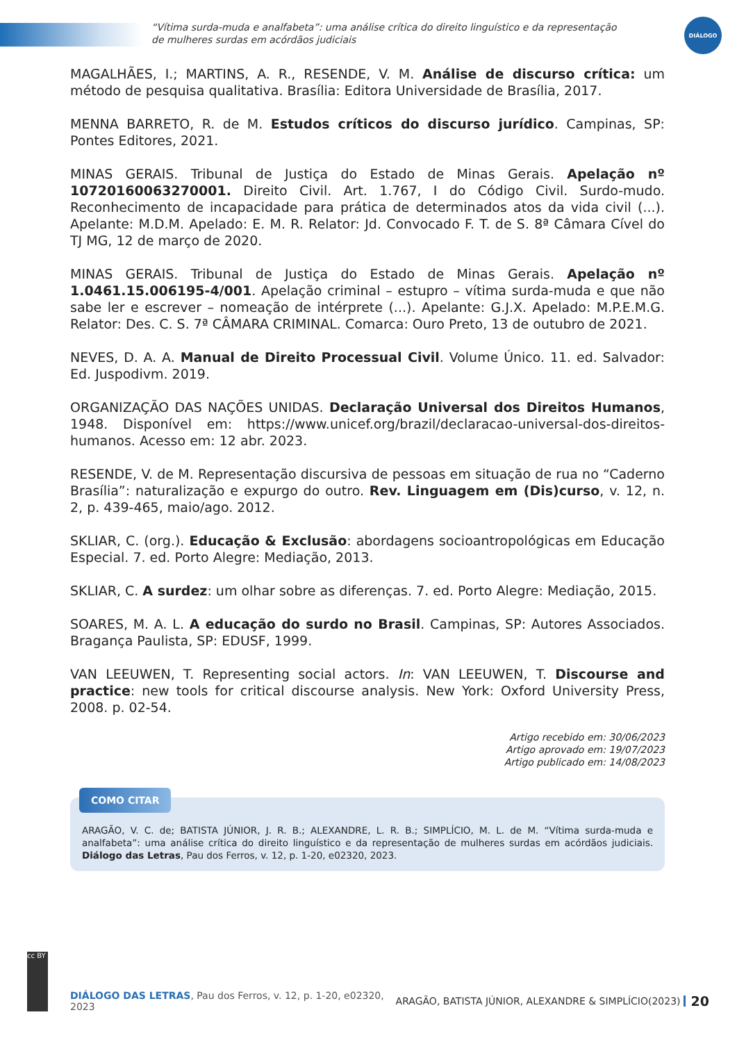DIÁLOGO
“Vítima surda-muda e analfabeta”: uma análise crítica do direito linguístico e da representação de mulheres surdas em acórdãos judiciais
MAGALHÃES, I.; MARTINS, A. R., RESENDE, V. M. Análise de discurso crítica: um método de pesquisa qualitativa. Brasília: Editora Universidade de Brasília, 2017.
MENNA BARRETO, R. de M. Estudos críticos do discurso jurídico. Campinas, SP: Pontes Editores, 2021.
MINAS GERAIS. Tribunal de Justiça do Estado de Minas Gerais. Apelação nº 10720160063270001. Direito Civil. Art. 1.767, I do Código Civil. Surdo-mudo. Reconhecimento de incapacidade para prática de determinados atos da vida civil (...). Apelante: M.D.M. Apelado: E. M. R. Relator: Jd. Convocado F. T. de S. 8ª Câmara Cível do TJ MG, 12 de março de 2020.
MINAS GERAIS. Tribunal de Justiça do Estado de Minas Gerais. Apelação nº 1.0461.15.006195-4/001. Apelação criminal – estupro – vítima surda-muda e que não sabe ler e escrever – nomeação de intérprete (...). Apelante: G.J.X. Apelado: M.P.E.M.G. Relator: Des. C. S. 7ª CÂMARA CRIMINAL. Comarca: Ouro Preto, 13 de outubro de 2021.
NEVES, D. A. A. Manual de Direito Processual Civil. Volume Único. 11. ed. Salvador: Ed. Juspodivm. 2019.
ORGANIZAÇÃO DAS NAÇÕES UNIDAS. Declaração Universal dos Direitos Humanos, 1948. Disponível em: https://www.unicef.org/brazil/declaracao-universal-dos-direitos-humanos. Acesso em: 12 abr. 2023.
RESENDE, V. de M. Representação discursiva de pessoas em situação de rua no “Caderno Brasília”: naturalização e expurgo do outro. Rev. Linguagem em (Dis)curso, v. 12, n. 2, p. 439-465, maio/ago. 2012.
SKLIAR, C. (org.). Educação & Exclusão: abordagens socioantropológicas em Educação Especial. 7. ed. Porto Alegre: Mediação, 2013.
SKLIAR, C. A surdez: um olhar sobre as diferenças. 7. ed. Porto Alegre: Mediação, 2015.
SOARES, M. A. L. A educação do surdo no Brasil. Campinas, SP: Autores Associados. Bragança Paulista, SP: EDUSF, 1999.
VAN LEEUWEN, T. Representing social actors. In: VAN LEEUWEN, T. Discourse and practice: new tools for critical discourse analysis. New York: Oxford University Press, 2008. p. 02-54.
Artigo recebido em: 30/06/2023
Artigo aprovado em: 19/07/2023
Artigo publicado em: 14/08/2023
COMO CITAR
ARAGÃO, V. C. de; BATISTA JÚNIOR, J. R. B.; ALEXANDRE, L. R. B.; SIMPLÍCIO, M. L. de M. “Vítima surda-muda e analfabeta”: uma análise crítica do direito linguístico e da representação de mulheres surdas em acórdãos judiciais. Diálogo das Letras, Pau dos Ferros, v. 12, p. 1-20, e02320, 2023.
cc BY
DIÁLOGO DAS LETRAS, Pau dos Ferros, v. 12, p. 1-20, e02320, 2023 ARAGÃO, BATISTA JÚNIOR, ALEXANDRE & SIMPLÍCIO(2023) 20